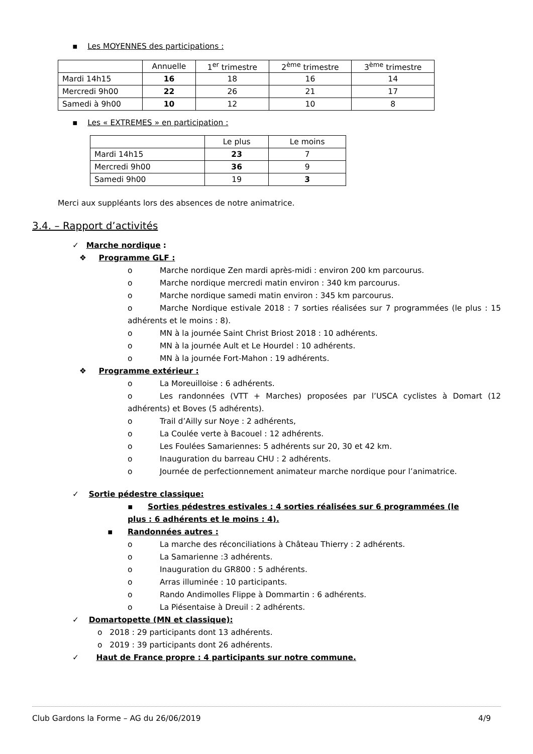▪ Les MOYENNES des participations :
| | Annuelle | 1<sup>er</sup> trimestre | 2<sup>ème</sup> trimestre | 3<sup>ème</sup> trimestre |
| --- | --- | --- | --- | --- |
| Mardi 14h15 | 16 | 18 | 16 | 14 |
| Mercredi 9h00 | 22 | 26 | 21 | 17 |
| Samedi à 9h00 | 10 | 12 | 10 | 8 |
▪ Les « EXTREMES » en participation :
| | Le plus | Le moins |
| --- | --- | --- |
| Mardi 14h15 | 23 | 7 |
| Mercredi 9h00 | 36 | 9 |
| Samedi 9h00 | 19 | 3 |
Merci aux suppléants lors des absences de notre animatrice.
3.4. – Rapport d’activités
✓ Marche nordique :
❖ Programme GLF :
o Marche nordique Zen mardi après-midi : environ 200 km parcourus.
o Marche nordique mercredi matin environ : 340 km parcourus.
o Marche nordique samedi matin environ : 345 km parcourus.
o Marche Nordique estivale 2018 : 7 sorties réalisées sur 7 programmées (le plus : 15 adhérents et le moins : 8).
o MN à la journée Saint Christ Briost 2018 : 10 adhérents.
o MN à la journée Ault et Le Hourdel : 10 adhérents.
o MN à la journée Fort-Mahon : 19 adhérents.
❖ Programme extérieur :
o La Moreuilloise : 6 adhérents.
o Les randonnées (VTT + Marches) proposées par l’USCA cyclistes à Domart (12 adhérents) et Boves (5 adhérents).
o Trail d’Ailly sur Noye : 2 adhérents,
o La Coulée verte à Bacouel : 12 adhérents.
o Les Foulées Samariennes: 5 adhérents sur 20, 30 et 42 km.
o Inauguration du barreau CHU : 2 adhérents.
o Journée de perfectionnement animateur marche nordique pour l’animatrice.
✓ Sortie pédestre classique:
▪ Sorties pédestres estivales : 4 sorties réalisées sur 6 programmées (le plus : 6 adhérents et le moins : 4).
▪ Randonnées autres :
o La marche des réconciliations à Château Thierry : 2 adhérents.
o La Samarienne :3 adhérents.
o Inauguration du GR800 : 5 adhérents.
o Arras illuminée : 10 participants.
o Rando Andimolles Flippe à Dommartin : 6 adhérents.
o La Piésentaise à Dreuil : 2 adhérents.
✓ Domartopette (MN et classique):
o 2018 : 29 participants dont 13 adhérents.
o 2019 : 39 participants dont 26 adhérents.
✓ Haut de France propre : 4 participants sur notre commune.
Club Gardons la Forme – AG du 26/06/2019 4/9